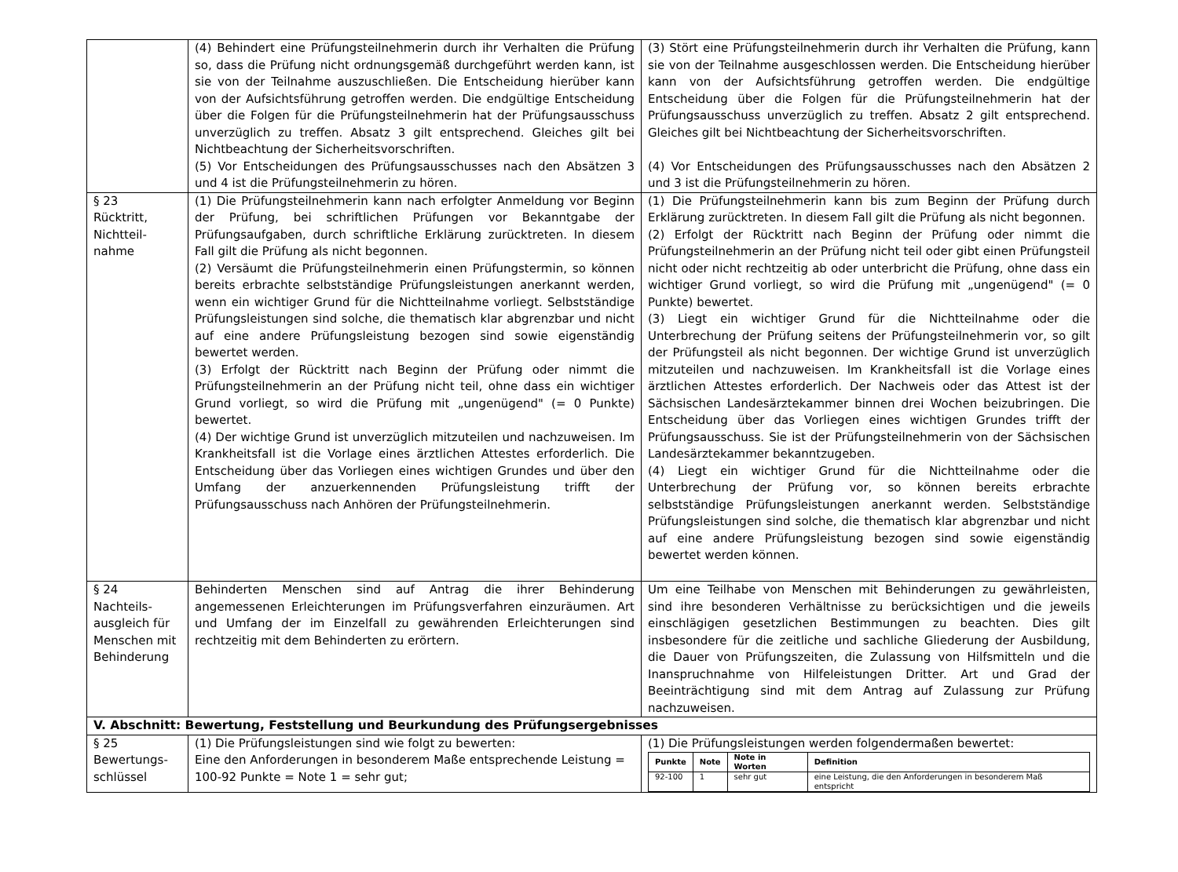| | (4) Behindert eine Prüfungsteilnehmerin durch ihr Verhalten die Prüfung so, dass die Prüfung nicht ordnungsgemäß durchgeführt werden kann, ist sie von der Teilnahme auszuschließen. Die Entscheidung hierüber kann von der Aufsichtsführung getroffen werden. Die endgültige Entscheidung über die Folgen für die Prüfungsteilnehmerin hat der Prüfungsausschuss unverzüglich zu treffen. Absatz 3 gilt entsprechend. Gleiches gilt bei Nichtbeachtung der Sicherheitsvorschriften. (5) Vor Entscheidungen des Prüfungsausschusses nach den Absätzen 3 und 4 ist die Prüfungsteilnehmerin zu hören. | (3) Stört eine Prüfungsteilnehmerin durch ihr Verhalten die Prüfung, kann sie von der Teilnahme ausgeschlossen werden. Die Entscheidung hierüber kann von der Aufsichtsführung getroffen werden. Die endgültige Entscheidung über die Folgen für die Prüfungsteilnehmerin hat der Prüfungsausschuss unverzüglich zu treffen. Absatz 2 gilt entsprechend. Gleiches gilt bei Nichtbeachtung der Sicherheitsvorschriften. (4) Vor Entscheidungen des Prüfungsausschusses nach den Absätzen 2 und 3 ist die Prüfungsteilnehmerin zu hören. |
| § 23 Rücktritt, Nichtteil- nahme | (1) Die Prüfungsteilnehmerin kann nach erfolgter Anmeldung vor Beginn der Prüfung, bei schriftlichen Prüfungen vor Bekanntgabe der Prüfungsaufgaben, durch schriftliche Erklärung zurücktreten. In diesem Fall gilt die Prüfung als nicht begonnen. (2) Versäumt die Prüfungsteilnehmerin einen Prüfungstermin, so können bereits erbrachte selbstständige Prüfungsleistungen anerkannt werden, wenn ein wichtiger Grund für die Nichtteilnahme vorliegt. Selbstständige Prüfungsleistungen sind solche, die thematisch klar abgrenzbar und nicht auf eine andere Prüfungsleistung bezogen sind sowie eigenständig bewertet werden. (3) Erfolgt der Rücktritt nach Beginn der Prüfung oder nimmt die Prüfungsteilnehmerin an der Prüfung nicht teil, ohne dass ein wichtiger Grund vorliegt, so wird die Prüfung mit „ungenügend" (= 0 Punkte) bewertet. (4) Der wichtige Grund ist unverzüglich mitzuteilen und nachzuweisen. Im Krankheitsfall ist die Vorlage eines ärztlichen Attestes erforderlich. Die Entscheidung über das Vorliegen eines wichtigen Grundes und über den Umfang der anzuerkennenden Prüfungsleistung trifft der Prüfungsausschuss nach Anhören der Prüfungsteilnehmerin. | (1) Die Prüfungsteilnehmerin kann bis zum Beginn der Prüfung durch Erklärung zurücktreten. In diesem Fall gilt die Prüfung als nicht begonnen. (2) Erfolgt der Rücktritt nach Beginn der Prüfung oder nimmt die Prüfungsteilnehmerin an der Prüfung nicht teil oder gibt einen Prüfungsteil nicht oder nicht rechtzeitig ab oder unterbricht die Prüfung, ohne dass ein wichtiger Grund vorliegt, so wird die Prüfung mit „ungenügend" (= 0 Punkte) bewertet. (3) Liegt ein wichtiger Grund für die Nichtteilnahme oder die Unterbrechung der Prüfung seitens der Prüfungsteilnehmerin vor, so gilt der Prüfungsteil als nicht begonnen. Der wichtige Grund ist unverzüglich mitzuteilen und nachzuweisen. Im Krankheitsfall ist die Vorlage eines ärztlichen Attestes erforderlich. Der Nachweis oder das Attest ist der Sächsischen Landesärztekammer binnen drei Wochen beizubringen. Die Entscheidung über das Vorliegen eines wichtigen Grundes trifft der Prüfungsausschuss. Sie ist der Prüfungsteilnehmerin von der Sächsischen Landesärztekammer bekanntzugeben. (4) Liegt ein wichtiger Grund für die Nichtteilnahme oder die Unterbrechung der Prüfung vor, so können bereits erbrachte selbstständige Prüfungsleistungen anerkannt werden. Selbstständige Prüfungsleistungen sind solche, die thematisch klar abgrenzbar und nicht auf eine andere Prüfungsleistung bezogen sind sowie eigenständig bewertet werden können. |
| § 24 Nachteils- ausgleich für Menschen mit Behinderung | Behinderten Menschen sind auf Antrag die ihrer Behinderung angemessenen Erleichterungen im Prüfungsverfahren einzuräumen. Art und Umfang der im Einzelfall zu gewährenden Erleichterungen sind rechtzeitig mit dem Behinderten zu erörtern. | Um eine Teilhabe von Menschen mit Behinderungen zu gewährleisten, sind ihre besonderen Verhältnisse zu berücksichtigen und die jeweils einschlägigen gesetzlichen Bestimmungen zu beachten. Dies gilt insbesondere für die zeitliche und sachliche Gliederung der Ausbildung, die Dauer von Prüfungszeiten, die Zulassung von Hilfsmitteln und die Inanspruchnahme von Hilfeleistungen Dritter. Art und Grad der Beeinträchtigung sind mit dem Antrag auf Zulassung zur Prüfung nachzuweisen. |
| V. Abschnitt: Bewertung, Feststellung und Beurkundung des Prüfungsergebnisses | | |
| § 25 Bewertungs- schlüssel | (1) Die Prüfungsleistungen sind wie folgt zu bewerten: Eine den Anforderungen in besonderem Maße entsprechende Leistung = 100-92 Punkte = Note 1 = sehr gut; | (1) Die Prüfungsleistungen werden folgendermaßen bewertet: / Punkte / Note / Note in Worten / Definition / / --- / --- / --- / --- / / 92-100 / 1 / sehr gut / eine Leistung, die den Anforderungen in besonderem Maß entspricht / |